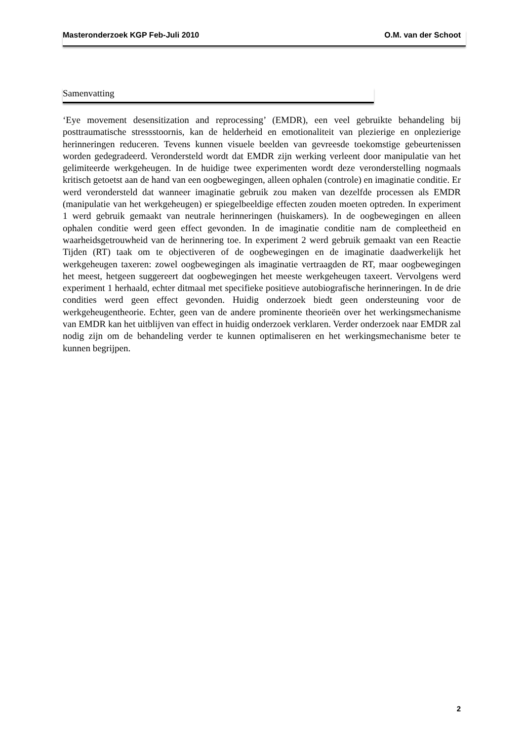Masteronderzoek KGP Feb-Juli 2010 O.M. van der Schoot
Samenvatting
‘Eye movement desensitization and reprocessing’ (EMDR), een veel gebruikte behandeling bij posttraumatische stressstoornis, kan de helderheid en emotionaliteit van plezierige en onplezierige herinneringen reduceren. Tevens kunnen visuele beelden van gevreesde toekomstige gebeurtenissen worden gedegradeerd. Verondersteld wordt dat EMDR zijn werking verleent door manipulatie van het gelimiteerde werkgeheugen. In de huidige twee experimenten wordt deze veronderstelling nogmaals kritisch getoetst aan de hand van een oogbewegingen, alleen ophalen (controle) en imaginatie conditie. Er werd verondersteld dat wanneer imaginatie gebruik zou maken van dezelfde processen als EMDR (manipulatie van het werkgeheugen) er spiegelbeeldige effecten zouden moeten optreden. In experiment 1 werd gebruik gemaakt van neutrale herinneringen (huiskamers). In de oogbewegingen en alleen ophalen conditie werd geen effect gevonden. In de imaginatie conditie nam de compleetheid en waarheidsgetrouwheid van de herinnering toe. In experiment 2 werd gebruik gemaakt van een Reactie Tijden (RT) taak om te objectiveren of de oogbewegingen en de imaginatie daadwerkelijk het werkgeheugen taxeren: zowel oogbewegingen als imaginatie vertraagden de RT, maar oogbewegingen het meest, hetgeen suggereert dat oogbewegingen het meeste werkgeheugen taxeert. Vervolgens werd experiment 1 herhaald, echter ditmaal met specifieke positieve autobiografische herinneringen. In de drie condities werd geen effect gevonden. Huidig onderzoek biedt geen ondersteuning voor de werkgeheugentheorie. Echter, geen van de andere prominente theorieën over het werkingsmechanisme van EMDR kan het uitblijven van effect in huidig onderzoek verklaren. Verder onderzoek naar EMDR zal nodig zijn om de behandeling verder te kunnen optimaliseren en het werkingsmechanisme beter te kunnen begrijpen.
2